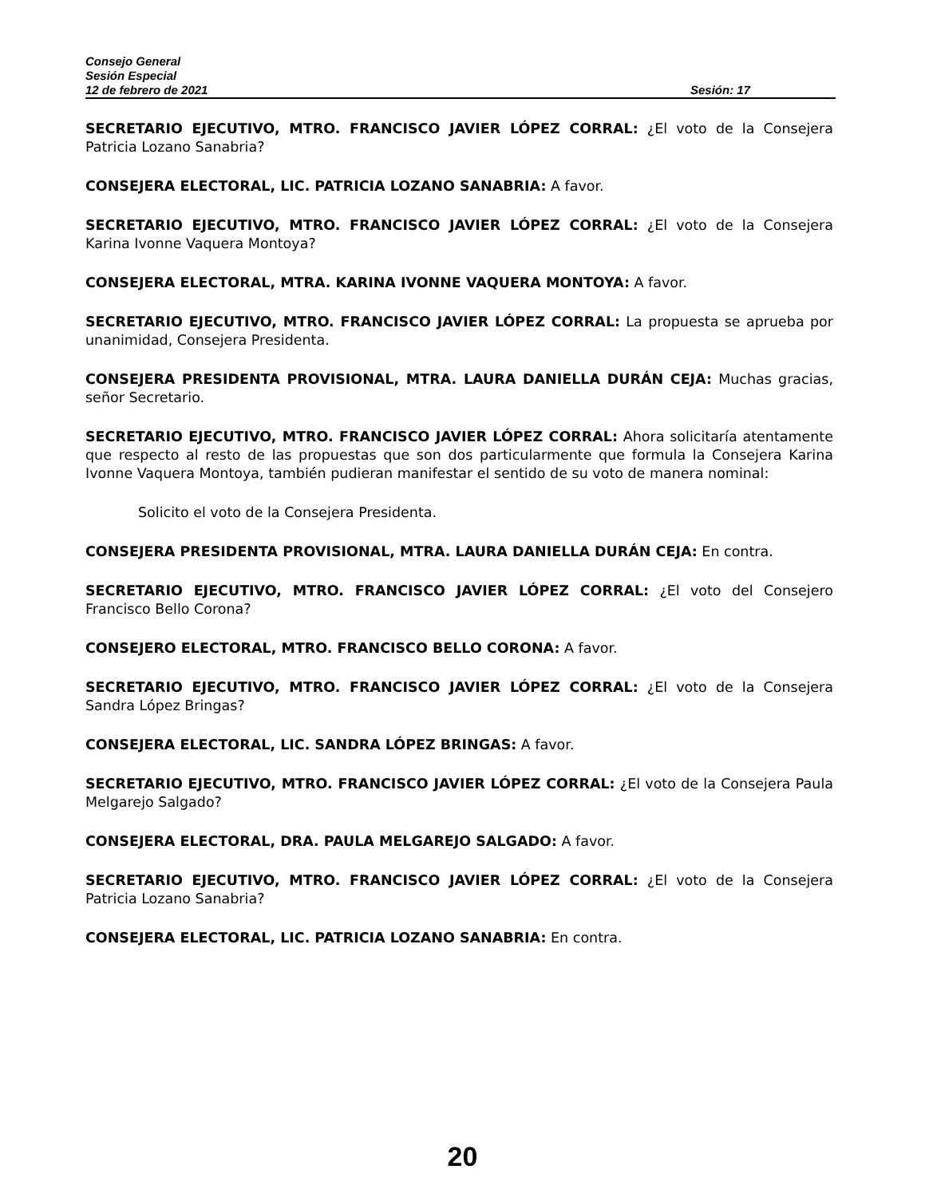Consejo General
Sesión Especial
12 de febrero de 2021 Sesión: 17
SECRETARIO EJECUTIVO, MTRO. FRANCISCO JAVIER LÓPEZ CORRAL: ¿El voto de la Consejera Patricia Lozano Sanabria?
CONSEJERA ELECTORAL, LIC. PATRICIA LOZANO SANABRIA: A favor.
SECRETARIO EJECUTIVO, MTRO. FRANCISCO JAVIER LÓPEZ CORRAL: ¿El voto de la Consejera Karina Ivonne Vaquera Montoya?
CONSEJERA ELECTORAL, MTRA. KARINA IVONNE VAQUERA MONTOYA: A favor.
SECRETARIO EJECUTIVO, MTRO. FRANCISCO JAVIER LÓPEZ CORRAL: La propuesta se aprueba por unanimidad, Consejera Presidenta.
CONSEJERA PRESIDENTA PROVISIONAL, MTRA. LAURA DANIELLA DURÁN CEJA: Muchas gracias, señor Secretario.
SECRETARIO EJECUTIVO, MTRO. FRANCISCO JAVIER LÓPEZ CORRAL: Ahora solicitaría atentamente que respecto al resto de las propuestas que son dos particularmente que formula la Consejera Karina Ivonne Vaquera Montoya, también pudieran manifestar el sentido de su voto de manera nominal:
Solicito el voto de la Consejera Presidenta.
CONSEJERA PRESIDENTA PROVISIONAL, MTRA. LAURA DANIELLA DURÁN CEJA: En contra.
SECRETARIO EJECUTIVO, MTRO. FRANCISCO JAVIER LÓPEZ CORRAL: ¿El voto del Consejero Francisco Bello Corona?
CONSEJERO ELECTORAL, MTRO. FRANCISCO BELLO CORONA: A favor.
SECRETARIO EJECUTIVO, MTRO. FRANCISCO JAVIER LÓPEZ CORRAL: ¿El voto de la Consejera Sandra López Bringas?
CONSEJERA ELECTORAL, LIC. SANDRA LÓPEZ BRINGAS: A favor.
SECRETARIO EJECUTIVO, MTRO. FRANCISCO JAVIER LÓPEZ CORRAL: ¿El voto de la Consejera Paula Melgarejo Salgado?
CONSEJERA ELECTORAL, DRA. PAULA MELGAREJO SALGADO: A favor.
SECRETARIO EJECUTIVO, MTRO. FRANCISCO JAVIER LÓPEZ CORRAL: ¿El voto de la Consejera Patricia Lozano Sanabria?
CONSEJERA ELECTORAL, LIC. PATRICIA LOZANO SANABRIA: En contra.
20